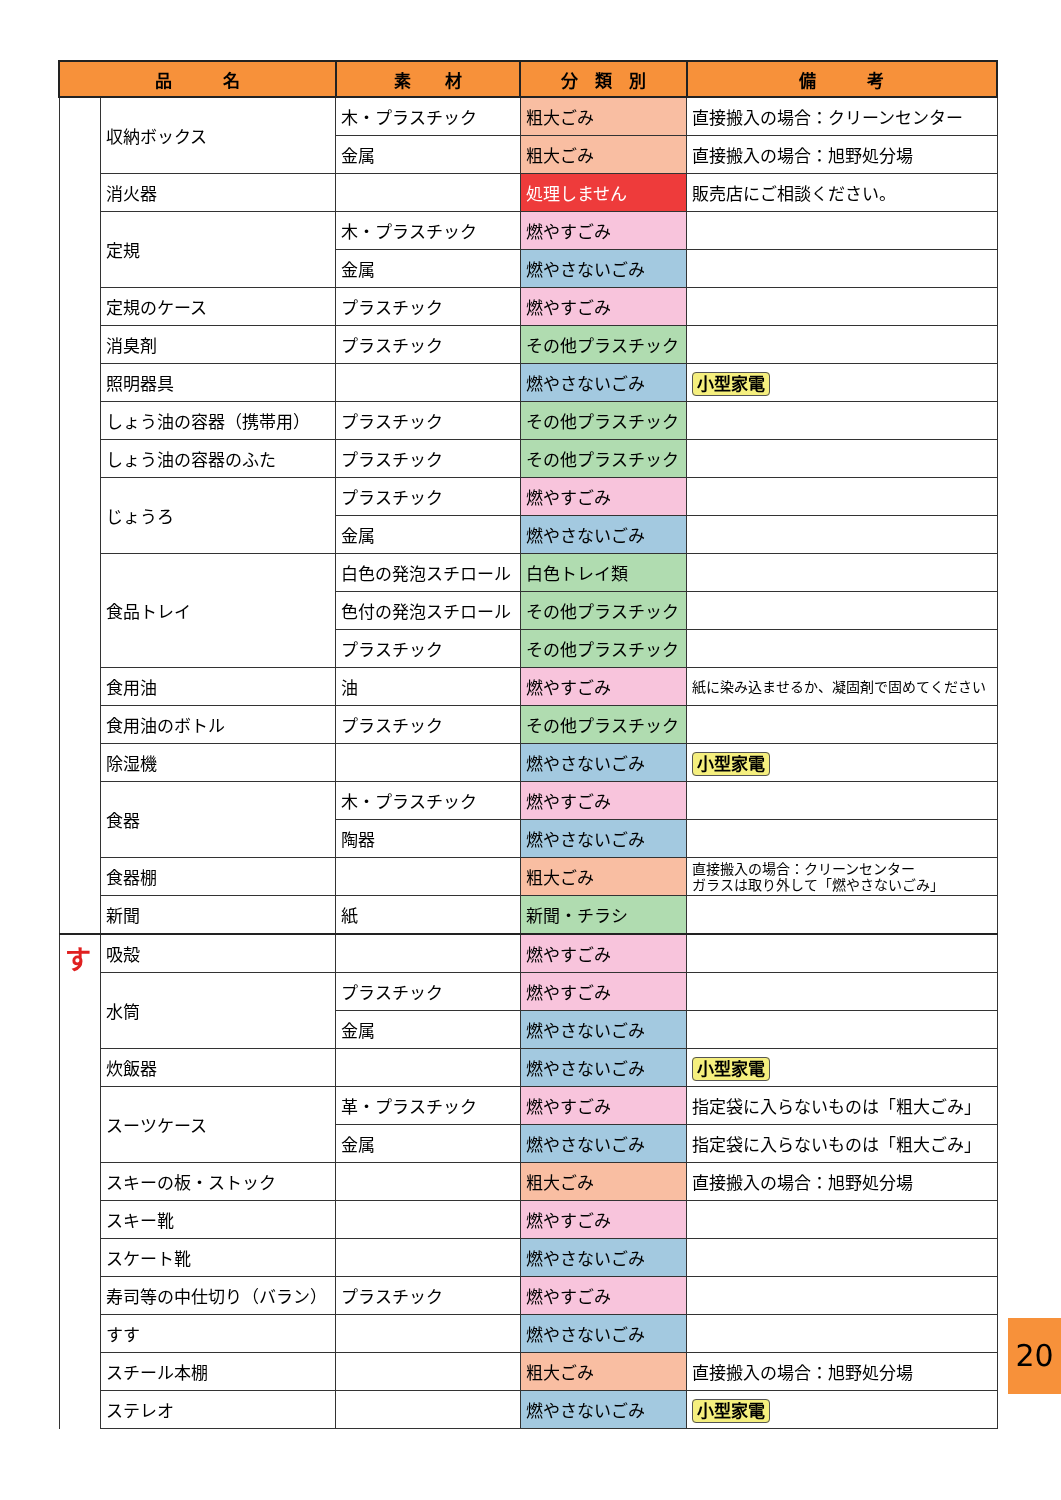| 品 名 | | 素 材 | 分 類 別 | 備 考 |
| --- | --- | --- | --- | --- |
| | 収納ボックス | 木・プラスチック | 粗大ごみ | 直接搬入の場合：クリーンセンター |
| | | 金属 | 粗大ごみ | 直接搬入の場合：旭野処分場 |
| | 消火器 | | 処理しません | 販売店にご相談ください。 |
| | 定規 | 木・プラスチック | 燃やすごみ | |
| | | 金属 | 燃やさないごみ | |
| | 定規のケース | プラスチック | 燃やすごみ | |
| | 消臭剤 | プラスチック | その他プラスチック | |
| | 照明器具 | | 燃やさないごみ | 小型家電 |
| | しょう油の容器（携帯用） | プラスチック | その他プラスチック | |
| | しょう油の容器のふた | プラスチック | その他プラスチック | |
| | じょうろ | プラスチック | 燃やすごみ | |
| | | 金属 | 燃やさないごみ | |
| | 食品トレイ | 白色の発泡スチロール | 白色トレイ類 | |
| | | 色付の発泡スチロール | その他プラスチック | |
| | | プラスチック | その他プラスチック | |
| | 食用油 | 油 | 燃やすごみ | 紙に染み込ませるか、凝固剤で固めてください |
| | 食用油のボトル | プラスチック | その他プラスチック | |
| | 除湿機 | | 燃やさないごみ | 小型家電 |
| | 食器 | 木・プラスチック | 燃やすごみ | |
| | | 陶器 | 燃やさないごみ | |
| | 食器棚 | | 粗大ごみ | 直接搬入の場合：クリーンセンター ガラスは取り外して「燃やさないごみ」 |
| | 新聞 | 紙 | 新聞・チラシ | |
| す | 吸殻 | | 燃やすごみ | |
| | 水筒 | プラスチック | 燃やすごみ | |
| | | 金属 | 燃やさないごみ | |
| | 炊飯器 | | 燃やさないごみ | 小型家電 |
| | スーツケース | 革・プラスチック | 燃やすごみ | 指定袋に入らないものは「粗大ごみ」 |
| | | 金属 | 燃やさないごみ | 指定袋に入らないものは「粗大ごみ」 |
| | スキーの板・ストック | | 粗大ごみ | 直接搬入の場合：旭野処分場 |
| | スキー靴 | | 燃やすごみ | |
| | スケート靴 | | 燃やさないごみ | |
| | 寿司等の中仕切り（バラン） | プラスチック | 燃やすごみ | |
| | すす | | 燃やさないごみ | |
| | スチール本棚 | | 粗大ごみ | 直接搬入の場合：旭野処分場 |
| | ステレオ | | 燃やさないごみ | 小型家電 |
20